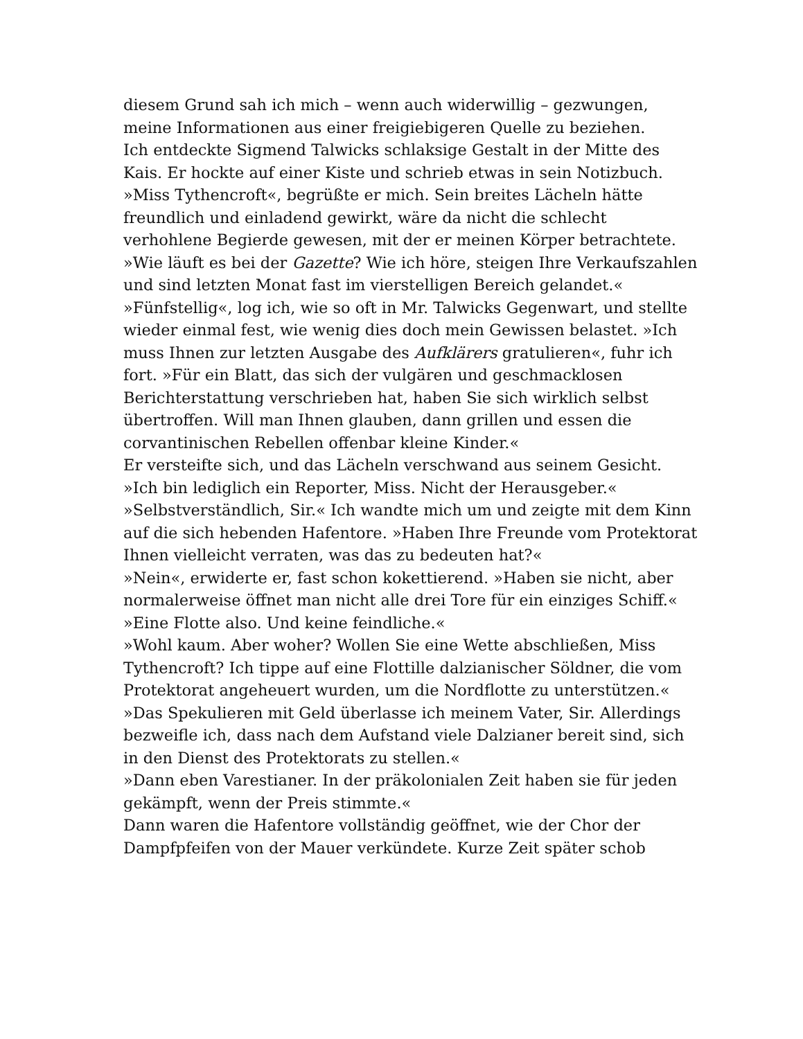diesem Grund sah ich mich – wenn auch widerwillig – gezwungen, meine Informationen aus einer freigiebigeren Quelle zu beziehen.
Ich entdeckte Sigmend Talwicks schlaksige Gestalt in der Mitte des Kais. Er hockte auf einer Kiste und schrieb etwas in sein Notizbuch.
»Miss Tythencroft«, begrüßte er mich. Sein breites Lächeln hätte freundlich und einladend gewirkt, wäre da nicht die schlecht verhohlene Begierde gewesen, mit der er meinen Körper betrachtete. »Wie läuft es bei der Gazette? Wie ich höre, steigen Ihre Verkaufszahlen und sind letzten Monat fast im vierstelligen Bereich gelandet.«
»Fünfstellig«, log ich, wie so oft in Mr. Talwicks Gegenwart, und stellte wieder einmal fest, wie wenig dies doch mein Gewissen belastet. »Ich muss Ihnen zur letzten Ausgabe des Aufklärers gratulieren«, fuhr ich fort. »Für ein Blatt, das sich der vulgären und geschmacklosen Berichterstattung verschrieben hat, haben Sie sich wirklich selbst übertroffen. Will man Ihnen glauben, dann grillen und essen die corvantinischen Rebellen offenbar kleine Kinder.«
Er versteifte sich, und das Lächeln verschwand aus seinem Gesicht. »Ich bin lediglich ein Reporter, Miss. Nicht der Herausgeber.«
»Selbstverständlich, Sir.« Ich wandte mich um und zeigte mit dem Kinn auf die sich hebenden Hafentore. »Haben Ihre Freunde vom Protektorat Ihnen vielleicht verraten, was das zu bedeuten hat?«
»Nein«, erwiderte er, fast schon kokettierend. »Haben sie nicht, aber normalerweise öffnet man nicht alle drei Tore für ein einziges Schiff.«
»Eine Flotte also. Und keine feindliche.«
»Wohl kaum. Aber woher? Wollen Sie eine Wette abschließen, Miss Tythencroft? Ich tippe auf eine Flottille dalzianischer Söldner, die vom Protektorat angeheuert wurden, um die Nordflotte zu unterstützen.«
»Das Spekulieren mit Geld überlasse ich meinem Vater, Sir. Allerdings bezweifle ich, dass nach dem Aufstand viele Dalzianer bereit sind, sich in den Dienst des Protektorats zu stellen.«
»Dann eben Varestianer. In der präkolonialen Zeit haben sie für jeden gekämpft, wenn der Preis stimmte.«
Dann waren die Hafentore vollständig geöffnet, wie der Chor der Dampfpfeifen von der Mauer verkündete. Kurze Zeit später schob